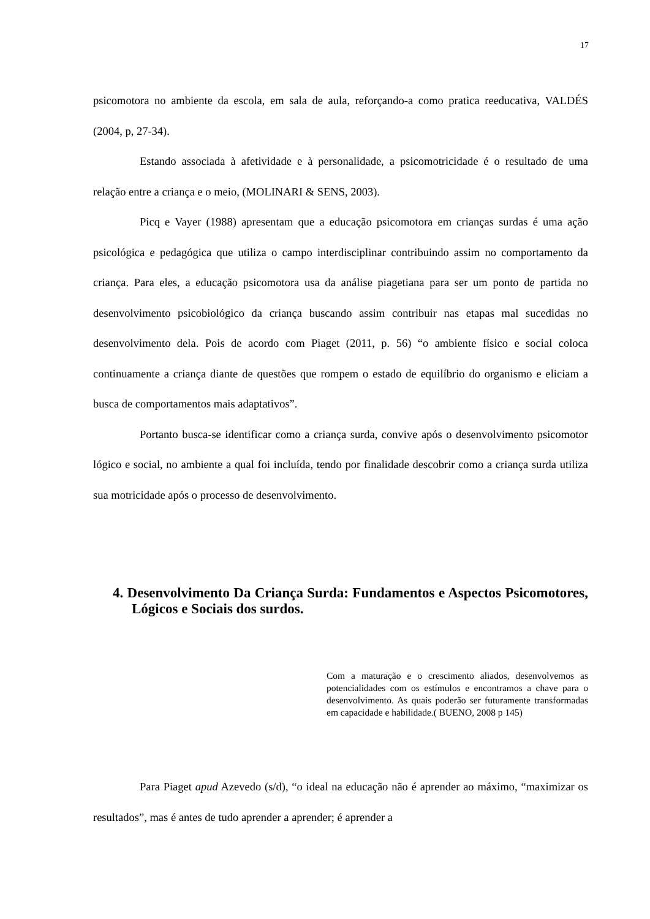17
psicomotora no ambiente da escola, em sala de aula, reforçando-a como pratica reeducativa, VALDÉS (2004, p, 27-34).
Estando associada à afetividade e à personalidade, a psicomotricidade é o resultado de uma relação entre a criança e o meio, (MOLINARI & SENS, 2003).
Picq e Vayer (1988) apresentam que a educação psicomotora em crianças surdas é uma ação psicológica e pedagógica que utiliza o campo interdisciplinar contribuindo assim no comportamento da criança. Para eles, a educação psicomotora usa da análise piagetiana para ser um ponto de partida no desenvolvimento psicobiológico da criança buscando assim contribuir nas etapas mal sucedidas no desenvolvimento dela. Pois de acordo com Piaget (2011, p. 56) “o ambiente físico e social coloca continuamente a criança diante de questões que rompem o estado de equilíbrio do organismo e eliciam a busca de comportamentos mais adaptativos”.
Portanto busca-se identificar como a criança surda, convive após o desenvolvimento psicomotor lógico e social, no ambiente a qual foi incluída, tendo por finalidade descobrir como a criança surda utiliza sua motricidade após o processo de desenvolvimento.
4. Desenvolvimento Da Criança Surda: Fundamentos e Aspectos Psicomotores, Lógicos e Sociais dos surdos.
Com a maturação e o crescimento aliados, desenvolvemos as potencialidades com os estímulos e encontramos a chave para o desenvolvimento. As quais poderão ser futuramente transformadas em capacidade e habilidade.( BUENO, 2008 p 145)
Para Piaget apud Azevedo (s/d), “o ideal na educação não é aprender ao máximo, “maximizar os resultados”, mas é antes de tudo aprender a aprender; é aprender a